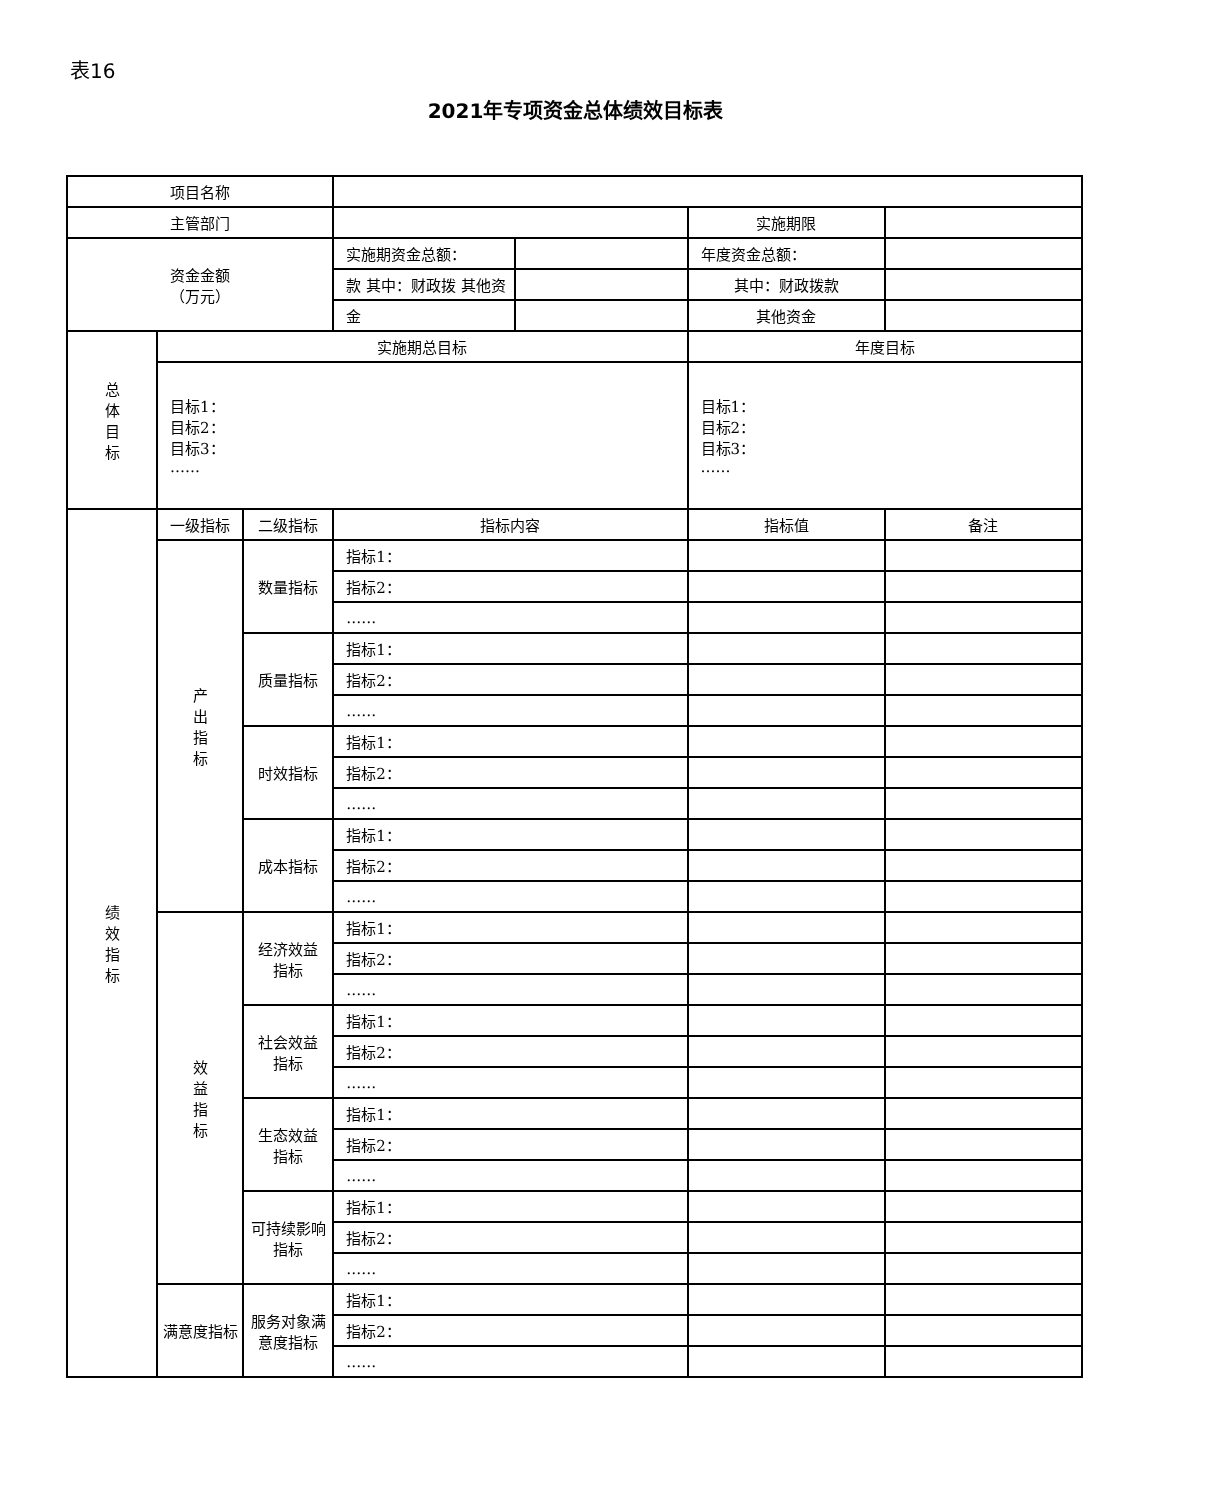表16
2021年专项资金总体绩效目标表
| 项目名称 | | | | | | |
| 主管部门 | | | | | 实施期限 | |
| 资金金额 （万元） | | | 实施期资金总额： | | 年度资金总额： | |
| | | | 款 其中：财政拨 其他资 | | 其中：财政拨款 | |
| | | | 金 | | 其他资金 | |
| 总 体 目 标 | 实施期总目标 | | | | 年度目标 | |
| | 目标1： 目标2： 目标3： …… | | | | 目标1： 目标2： 目标3： …… | |
| 绩 效 指 标 | 一级指标 | 二级指标 | 指标内容 | | 指标值 | 备注 |
| | 产 出 指 标 | 数量指标 | 指标1： | | | |
| | | | 指标2： | | | |
| | | | …… | | | |
| | | 质量指标 | 指标1： | | | |
| | | | 指标2： | | | |
| | | | …… | | | |
| | | 时效指标 | 指标1： | | | |
| | | | 指标2： | | | |
| | | | …… | | | |
| | | 成本指标 | 指标1： | | | |
| | | | 指标2： | | | |
| | | | …… | | | |
| | 效 益 指 标 | 经济效益 指标 | 指标1： | | | |
| | | | 指标2： | | | |
| | | | …… | | | |
| | | 社会效益 指标 | 指标1： | | | |
| | | | 指标2： | | | |
| | | | …… | | | |
| | | 生态效益 指标 | 指标1： | | | |
| | | | 指标2： | | | |
| | | | …… | | | |
| | | 可持续影响 指标 | 指标1： | | | |
| | | | 指标2： | | | |
| | | | …… | | | |
| | 满意度指标 | 服务对象满意度指标 | 指标1： | | | |
| | | | 指标2： | | | |
| | | | …… | | | |